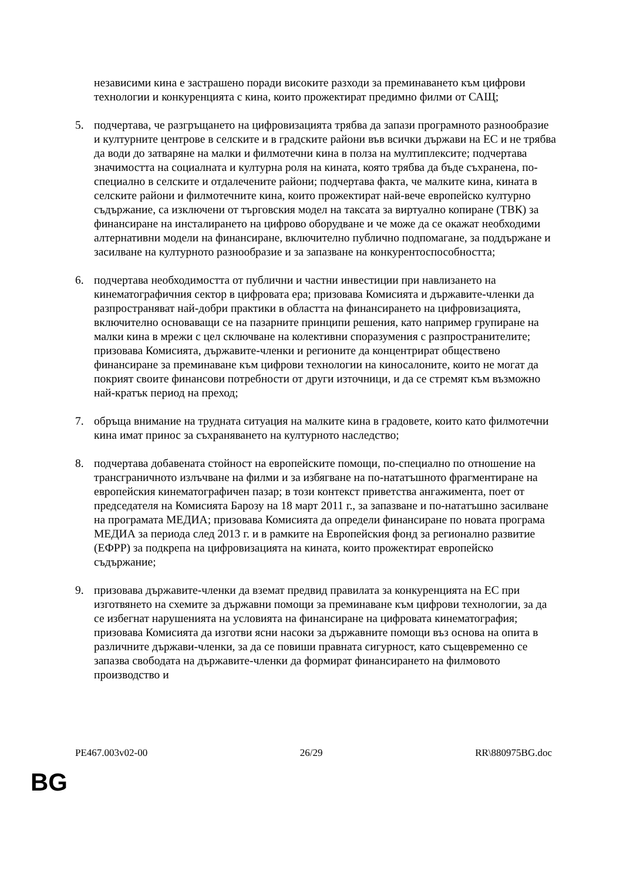независими кина е застрашено поради високите разходи за преминаването към цифрови технологии и конкуренцията с кина, които прожектират предимно филми от САЩ;
5. подчертава, че разгръщането на цифровизацията трябва да запази програмното разнообразие и културните центрове в селските и в градските райони във всички държави на ЕС и не трябва да води до затваряне на малки и филмотечни кина в полза на мултиплексите; подчертава значимостта на социалната и културна роля на кината, която трябва да бъде съхранена, по-специално в селските и отдалечените райони; подчертава факта, че малките кина, кината в селските райони и филмотечните кина, които прожектират най-вече европейско културно съдържание, са изключени от търговския модел на таксата за виртуално копиране (ТВК) за финансиране на инсталирането на цифрово оборудване и че може да се окажат необходими алтернативни модели на финансиране, включително публично подпомагане, за поддържане и засилване на културното разнообразие и за запазване на конкурентоспособността;
6. подчертава необходимостта от публични и частни инвестиции при навлизането на кинематографичния сектор в цифровата ера; призовава Комисията и държавите-членки да разпространяват най-добри практики в областта на финансирането на цифровизацията, включително основаващи се на пазарните принципи решения, като например групиране на малки кина в мрежи с цел сключване на колективни споразумения с разпространителите; призовава Комисията, държавите-членки и регионите да концентрират обществено финансиране за преминаване към цифрови технологии на киносалоните, които не могат да покрият своите финансови потребности от други източници, и да се стремят към възможно най-кратък период на преход;
7. обръща внимание на трудната ситуация на малките кина в градовете, които като филмотечни кина имат принос за съхраняването на културното наследство;
8. подчертава добавената стойност на европейските помощи, по-специално по отношение на трансграничното излъчване на филми и за избягване на по-нататъшното фрагментиране на европейския кинематографичен пазар; в този контекст приветства ангажимента, поет от председателя на Комисията Барозу на 18 март 2011 г., за запазване и по-нататъшно засилване на програмата МЕДИА; призовава Комисията да определи финансиране по новата програма МЕДИА за периода след 2013 г. и в рамките на Европейския фонд за регионално развитие (ЕФРР) за подкрепа на цифровизацията на кината, които прожектират европейско съдържание;
9. призовава държавите-членки да вземат предвид правилата за конкуренцията на ЕС при изготвянето на схемите за държавни помощи за преминаване към цифрови технологии, за да се избегнат нарушенията на условията на финансиране на цифровата кинематография; призовава Комисията да изготви ясни насоки за държавните помощи въз основа на опита в различните държави-членки, за да се повиши правната сигурност, като същевременно се запазва свободата на държавите-членки да формират финансирането на филмовото производство и
PE467.003v02-00 26/29 RR\880975BG.doc
BG